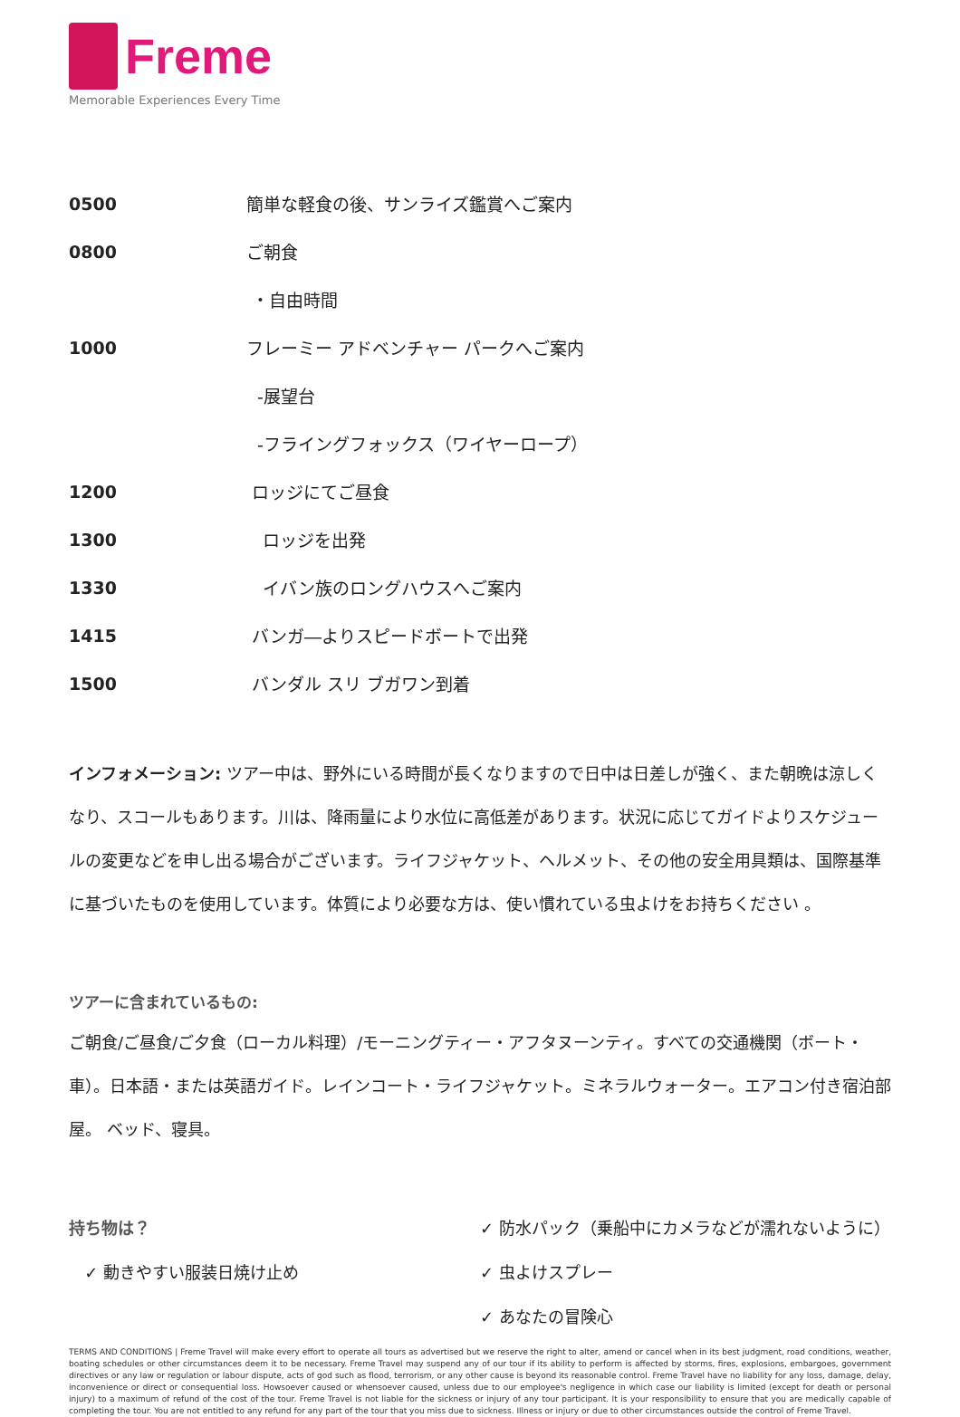Freme
Memorable Experiences Every Time
| 0500 | 簡単な軽食の後、サンライズ鑑賞へご案内 |
| 0800 | ご朝食 |
| | ・自由時間 |
| 1000 | フレーミー アドベンチャー パークへご案内 |
| | -展望台 |
| | -フライングフォックス（ワイヤーロープ） |
| 1200 | ロッジにてご昼食 |
| 1300 | ロッジを出発 |
| 1330 | イバン族のロングハウスへご案内 |
| 1415 | バンガ―よりスピードボートで出発 |
| 1500 | バンダル スリ ブガワン到着 |
インフォメーション: ツアー中は、野外にいる時間が長くなりますので日中は日差しが強く、また朝晩は涼しくなり、スコールもあります。川は、降雨量により水位に高低差があります。状況に応じてガイドよりスケジュールの変更などを申し出る場合がございます。ライフジャケット、ヘルメット、その他の安全用具類は、国際基準に基づいたものを使用しています。体質により必要な方は、使い慣れている虫よけをお持ちください 。
ツアーに含まれているもの:
ご朝食/ご昼食/ご夕食（ローカル料理）/モーニングティー・アフタヌーンティ。すべての交通機関（ボート・車）。日本語・または英語ガイド。レインコート・ライフジャケット。ミネラルウォーター。エアコン付き宿泊部屋。 ベッド、寝具。
持ち物は？
✓ 動きやすい服装日焼け止め
✓ 防水パック（乗船中にカメラなどが濡れないように）
✓ 虫よけスプレー
✓ あなたの冒険心
TERMS AND CONDITIONS | Freme Travel will make every effort to operate all tours as advertised but we reserve the right to alter, amend or cancel when in its best judgment, road conditions, weather, boating schedules or other circumstances deem it to be necessary. Freme Travel may suspend any of our tour if its ability to perform is affected by storms, fires, explosions, embargoes, government directives or any law or regulation or labour dispute, acts of god such as flood, terrorism, or any other cause is beyond its reasonable control. Freme Travel have no liability for any loss, damage, delay, inconvenience or direct or consequential loss. Howsoever caused or whensoever caused, unless due to our employee's negligence in which case our liability is limited (except for death or personal injury) to a maximum of refund of the cost of the tour. Freme Travel is not liable for the sickness or injury of any tour participant. It is your responsibility to ensure that you are medically capable of completing the tour. You are not entitled to any refund for any part of the tour that you miss due to sickness. Illness or injury or due to other circumstances outside the control of Freme Travel.